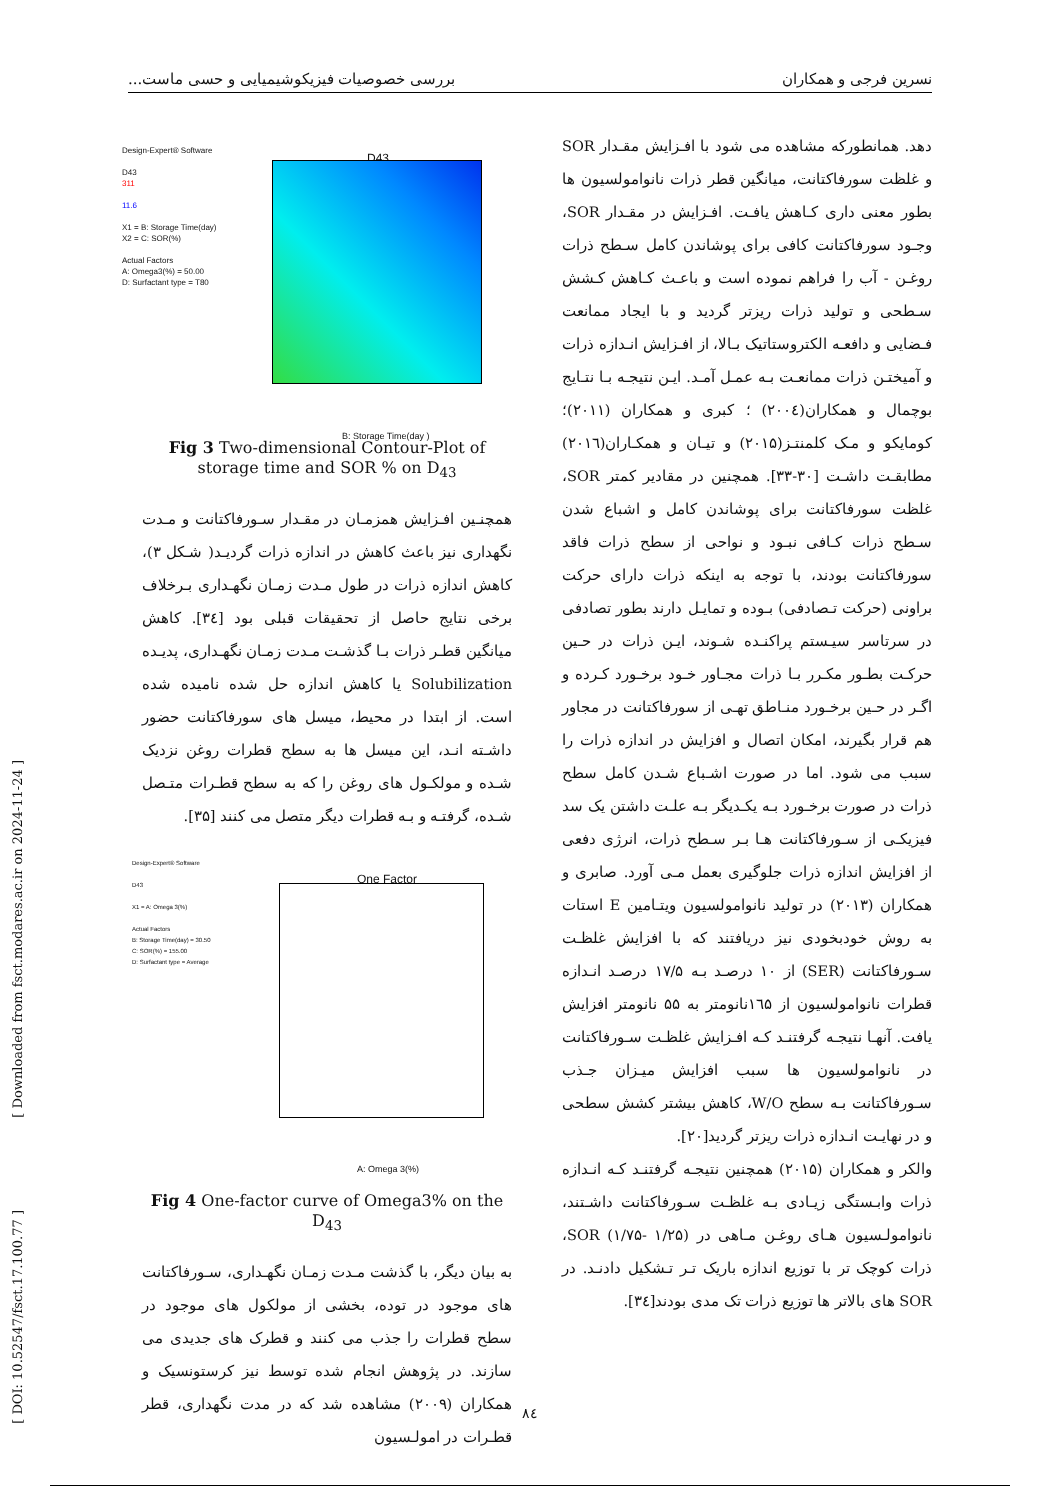نسرین فرجی و همکاران بررسی خصوصیات فیزیکوشیمیایی و حسی ماست...
دهد. همانطورکه مشاهده می شود با افـزایش مقـدار SOR و غلظت سورفاکتانت، میانگین قطر ذرات نانوامولسیون ها بطور معنی داری کـاهش یافـت. افـزایش در مقـدار SOR، وجـود سورفاکتانت کافی برای پوشاندن کامل سـطح ذرات روغـن - آب را فراهم نموده است و باعـث کـاهش کـشش سـطحی و تولید ذرات ریزتر گردید و با ایجاد ممانعت فـضایی و دافعـه الکتروستاتیک بـالا، از افـزایش انـدازه ذرات و آمیختـن ذرات ممانعـت بـه عمـل آمـد. ایـن نتیجـه بـا نتـایج بوچمال و همکاران(۲۰۰٤) ؛ کبری و همکاران (۲۰۱۱)؛ کومایکو و مـک کلمنتـز(۲۰۱۵) و تیـان و همکـاران(۲۰۱٦) مطابقـت داشـت [۳۰-۳۳]. همچنین در مقادیر کمتر SOR، غلظت سورفاکتانت برای پوشاندن کامل و اشباع شدن سـطح ذرات کـافی نبـود و نواحی از سطح ذرات فاقد سورفاکتانت بودند، با توجه به اینکه ذرات دارای حرکت براونی (حرکت تـصادفی) بـوده و تمایـل دارند بطور تصادفی در سرتاسر سیـستم پراکنـده شـوند، ایـن ذرات در حـین حرکـت بطـور مکـرر بـا ذرات مجـاور خـود برخـورد کـرده و اگـر در حـین برخـورد منـاطق تهـی از سورفاکتانت در مجاور هم قرار بگیرند، امکان اتصال و افزایش در اندازه ذرات را سبب می شود. اما در صورت اشـباع شـدن کامل سطح ذرات در صورت برخـورد بـه یکـدیگر بـه علـت داشتن یک سد فیزیکـی از سـورفاکتانت هـا بـر سـطح ذرات، انرژی دفعی از افزایش اندازه ذرات جلوگیری بعمل مـی آورد. صابری و همکاران (۲۰۱۳) در تولید نانوامولسیون ویتـامین E استات به روش خودبخودی نیز دریافتند که با افزایش غلظـت سـورفاکتانت (SER) از ۱۰ درصـد بـه ۱۷/۵ درصـد انـدازه قطرات نانوامولسیون از ۱٦۵نانومتر به ۵۵ نانومتر افزایش یافت. آنهـا نتیجـه گرفتنـد کـه افـزایش غلظـت سـورفاکتانت در نانوامولسیون ها سبب افزایش میـزان جـذب سـورفاکتانت بـه سطح W/O، کاهش بیشتر کشش سطحی و در نهایـت انـدازه ذرات ریزتر گردید[۲۰].
والکر و همکاران (۲۰۱۵) همچنین نتیجـه گرفتنـد کـه انـدازه ذرات وابـستگی زیـادی بـه غلظـت سـورفاکتانت داشـتند، نانوامولـسیون هـای روغـن مـاهی در SOR (۱/۷۵- ۱/۲۵)، ذرات کوچک تر با توزیع اندازه باریک تـر تـشکیل دادنـد. در SOR های بالاتر ها توزیع ذرات تک مدی بودند[۳٤].
Design-Expert® Software
D43
311
11.6
X1 = B: Storage Time(day)
X2 = C: SOR(%)
Actual Factors
A: Omega3(%) = 50.00
D: Surfactant type = T80
D43
B: Storage Time(day )
Fig 3 Two-dimensional Contour-Plot of storage time and SOR % on D<sub>43</sub>
همچنـین افـزایش همزمـان در مقـدار سـورفاکتانت و مـدت نگهداری نیز باعث کاهش در اندازه ذرات گردیـد( شـکل ۳)، کاهش اندازه ذرات در طول مـدت زمـان نگهـداری بـرخلاف برخی نتایج حاصل از تحقیقات قبلی بود [۳٤]. کاهش میانگین قطـر ذرات بـا گذشـت مـدت زمـان نگهـداری، پدیـده Solubilization یا کاهش اندازه حل شده نامیده شده است. از ابتدا در محیط، میسل های سورفاکتانت حضور داشـته انـد، این میسل ها به سطح قطرات روغن نزدیک شـده و مولکـول های روغن را که به سطح قطـرات متـصل شـده، گرفتـه و بـه قطرات دیگر متصل می کنند [۳۵].
Design-Expert® Software
D43
X1 = A: Omega 3(%)
Actual Factors
B: Storage Time(day) = 30.50
C: SOR(%) = 155.00
D: Surfactant type = Average
One Factor
A: Omega 3(%)
Fig 4 One-factor curve of Omega3% on the D<sub>43</sub>
به بیان دیگر، با گذشت مـدت زمـان نگهـداری، سـورفاکتانت های موجود در توده، بخشی از مولکول های موجود در سطح قطرات را جذب می کنند و قطرک های جدیدی می سازند. در پژوهش انجام شده توسط نیز کرستونسیک و همکاران (۲۰۰۹) مشاهده شد که در مدت نگهداری، قطر قطـرات در امولـسیون
[ Downloaded from fsct.modares.ac.ir on 2024-11-24 ]
[ DOI: 10.52547/fsct.17.100.77 ]
۸٤